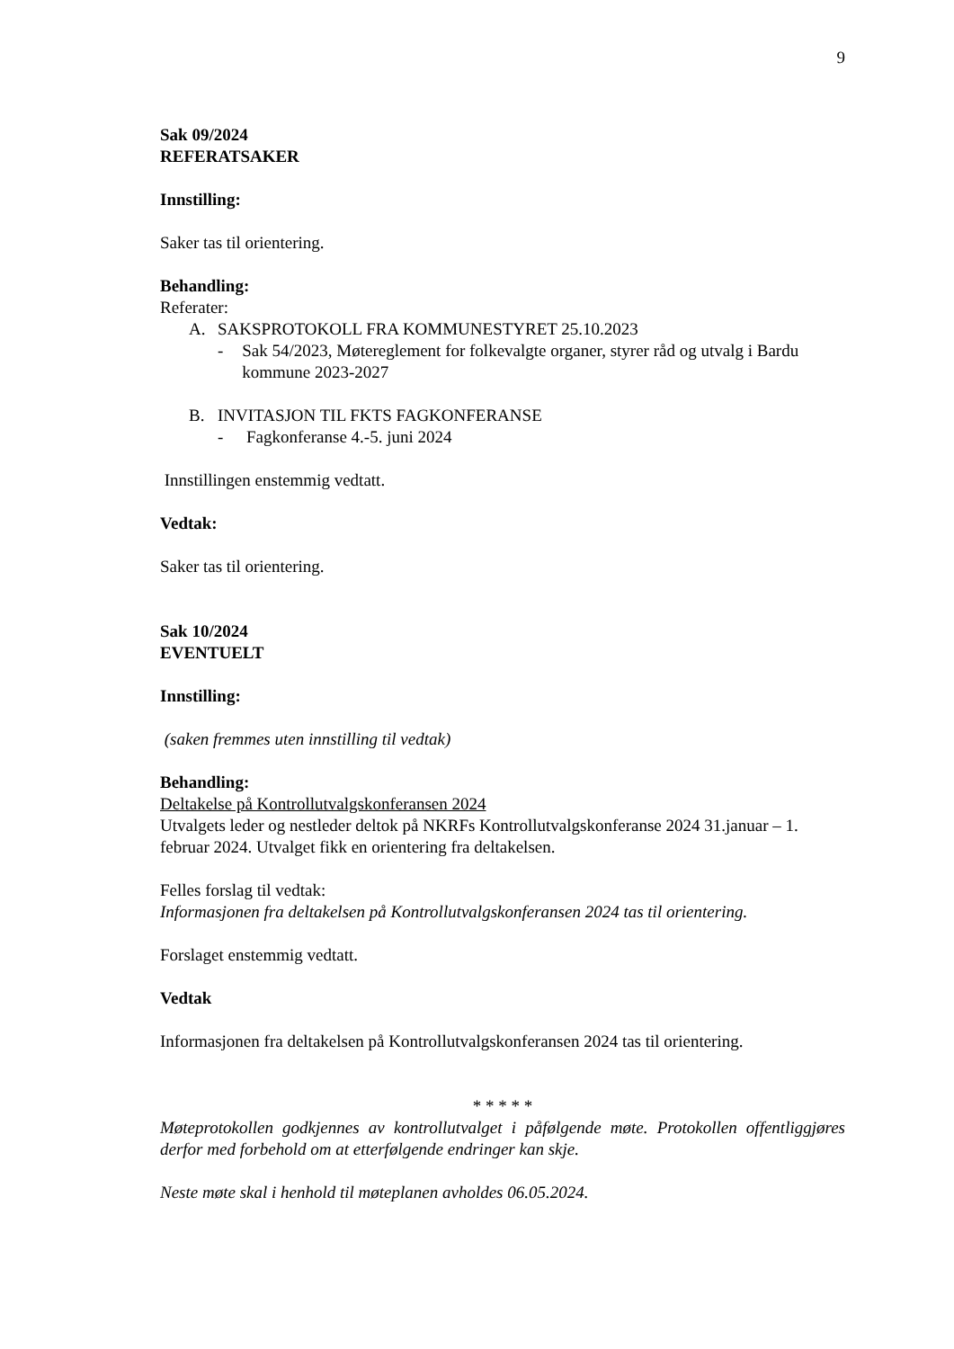9
Sak 09/2024
REFERATSAKER
Innstilling:
Saker tas til orientering.
Behandling:
Referater:
A. SAKSPROTOKOLL FRA KOMMUNESTYRET 25.10.2023
- Sak 54/2023, Møtereglement for folkevalgte organer, styrer råd og utvalg i Bardu kommune 2023-2027
B. INVITASJON TIL FKTS FAGKONFERANSE
- Fagkonferanse 4.-5. juni 2024
Innstillingen enstemmig vedtatt.
Vedtak:
Saker tas til orientering.
Sak 10/2024
EVENTUELT
Innstilling:
(saken fremmes uten innstilling til vedtak)
Behandling:
Deltakelse på Kontrollutvalgskonferansen 2024
Utvalgets leder og nestleder deltok på NKRFs Kontrollutvalgskonferanse 2024 31.januar – 1. februar 2024. Utvalget fikk en orientering fra deltakelsen.
Felles forslag til vedtak:
Informasjonen fra deltakelsen på Kontrollutvalgskonferansen 2024 tas til orientering.
Forslaget enstemmig vedtatt.
Vedtak
Informasjonen fra deltakelsen på Kontrollutvalgskonferansen 2024 tas til orientering.
* * * * *
Møteprotokollen godkjennes av kontrollutvalget i påfølgende møte. Protokollen offentliggjøres derfor med forbehold om at etterfølgende endringer kan skje.
Neste møte skal i henhold til møteplanen avholdes 06.05.2024.